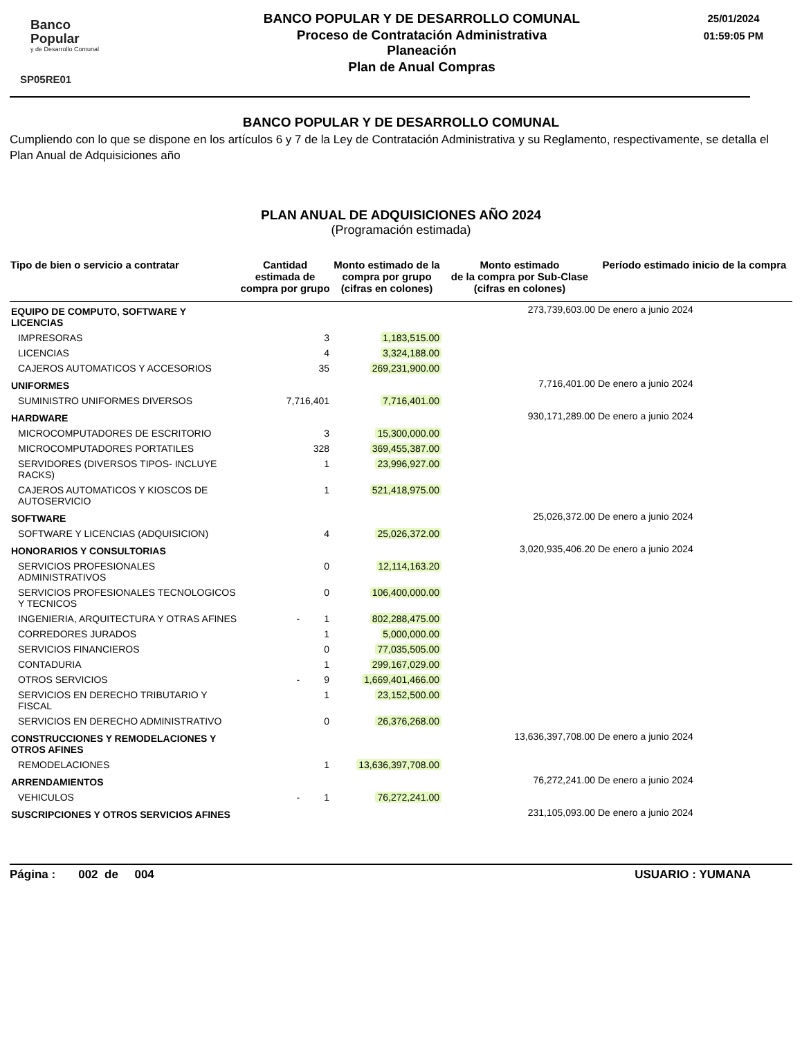Banco
Popular
y de Desarrollo Comunal
SP05RE01
BANCO POPULAR Y DE DESARROLLO COMUNAL
Proceso de Contratación Administrativa
Planeación
Plan de Anual Compras
25/01/2024
01:59:05 PM
BANCO POPULAR Y DE DESARROLLO COMUNAL
Cumpliendo con lo que se dispone en los artículos 6 y 7 de la Ley de Contratación Administrativa y su Reglamento, respectivamente, se detalla el Plan Anual de Adquisiciones año
PLAN ANUAL DE ADQUISICIONES AÑO 2024
(Programación estimada)
| Tipo de bien o servicio a contratar | Cantidad estimada de compra por grupo | Monto estimado de la compra por grupo (cifras en colones) | Monto estimado de la compra por Sub-Clase (cifras en colones) | Período estimado inicio de la compra |
| --- | --- | --- | --- | --- |
| EQUIPO DE COMPUTO, SOFTWARE Y LICENCIAS | | | 273,739,603.00 | De enero a junio 2024 |
| IMPRESORAS | 3 | 1,183,515.00 | | |
| LICENCIAS | 4 | 3,324,188.00 | | |
| CAJEROS AUTOMATICOS Y ACCESORIOS | 35 | 269,231,900.00 | | |
| UNIFORMES | | | 7,716,401.00 | De enero a junio 2024 |
| SUMINISTRO UNIFORMES DIVERSOS | 7,716,401 | 7,716,401.00 | | |
| HARDWARE | | | 930,171,289.00 | De enero a junio 2024 |
| MICROCOMPUTADORES DE ESCRITORIO | 3 | 15,300,000.00 | | |
| MICROCOMPUTADORES PORTATILES | 328 | 369,455,387.00 | | |
| SERVIDORES (DIVERSOS TIPOS- INCLUYE RACKS) | 1 | 23,996,927.00 | | |
| CAJEROS AUTOMATICOS Y KIOSCOS DE AUTOSERVICIO | 1 | 521,418,975.00 | | |
| SOFTWARE | | | 25,026,372.00 | De enero a junio 2024 |
| SOFTWARE Y LICENCIAS (ADQUISICION) | 4 | 25,026,372.00 | | |
| HONORARIOS Y CONSULTORIAS | | | 3,020,935,406.20 | De enero a junio 2024 |
| SERVICIOS PROFESIONALES ADMINISTRATIVOS | 0 | 12,114,163.20 | | |
| SERVICIOS PROFESIONALES TECNOLOGICOS Y TECNICOS | 0 | 106,400,000.00 | | |
| INGENIERIA, ARQUITECTURA Y OTRAS AFINES | - 1 | 802,288,475.00 | | |
| CORREDORES JURADOS | 1 | 5,000,000.00 | | |
| SERVICIOS FINANCIEROS | 0 | 77,035,505.00 | | |
| CONTADURIA | 1 | 299,167,029.00 | | |
| OTROS SERVICIOS | - 9 | 1,669,401,466.00 | | |
| SERVICIOS EN DERECHO TRIBUTARIO Y FISCAL | 1 | 23,152,500.00 | | |
| SERVICIOS EN DERECHO ADMINISTRATIVO | 0 | 26,376,268.00 | | |
| CONSTRUCCIONES Y REMODELACIONES Y OTROS AFINES | | | 13,636,397,708.00 | De enero a junio 2024 |
| REMODELACIONES | 1 | 13,636,397,708.00 | | |
| ARRENDAMIENTOS | | | 76,272,241.00 | De enero a junio 2024 |
| VEHICULOS | - 1 | 76,272,241.00 | | |
| SUSCRIPCIONES Y OTROS SERVICIOS AFINES | | | 231,105,093.00 | De enero a junio 2024 |
Página : 002 de 004 USUARIO : YUMANA